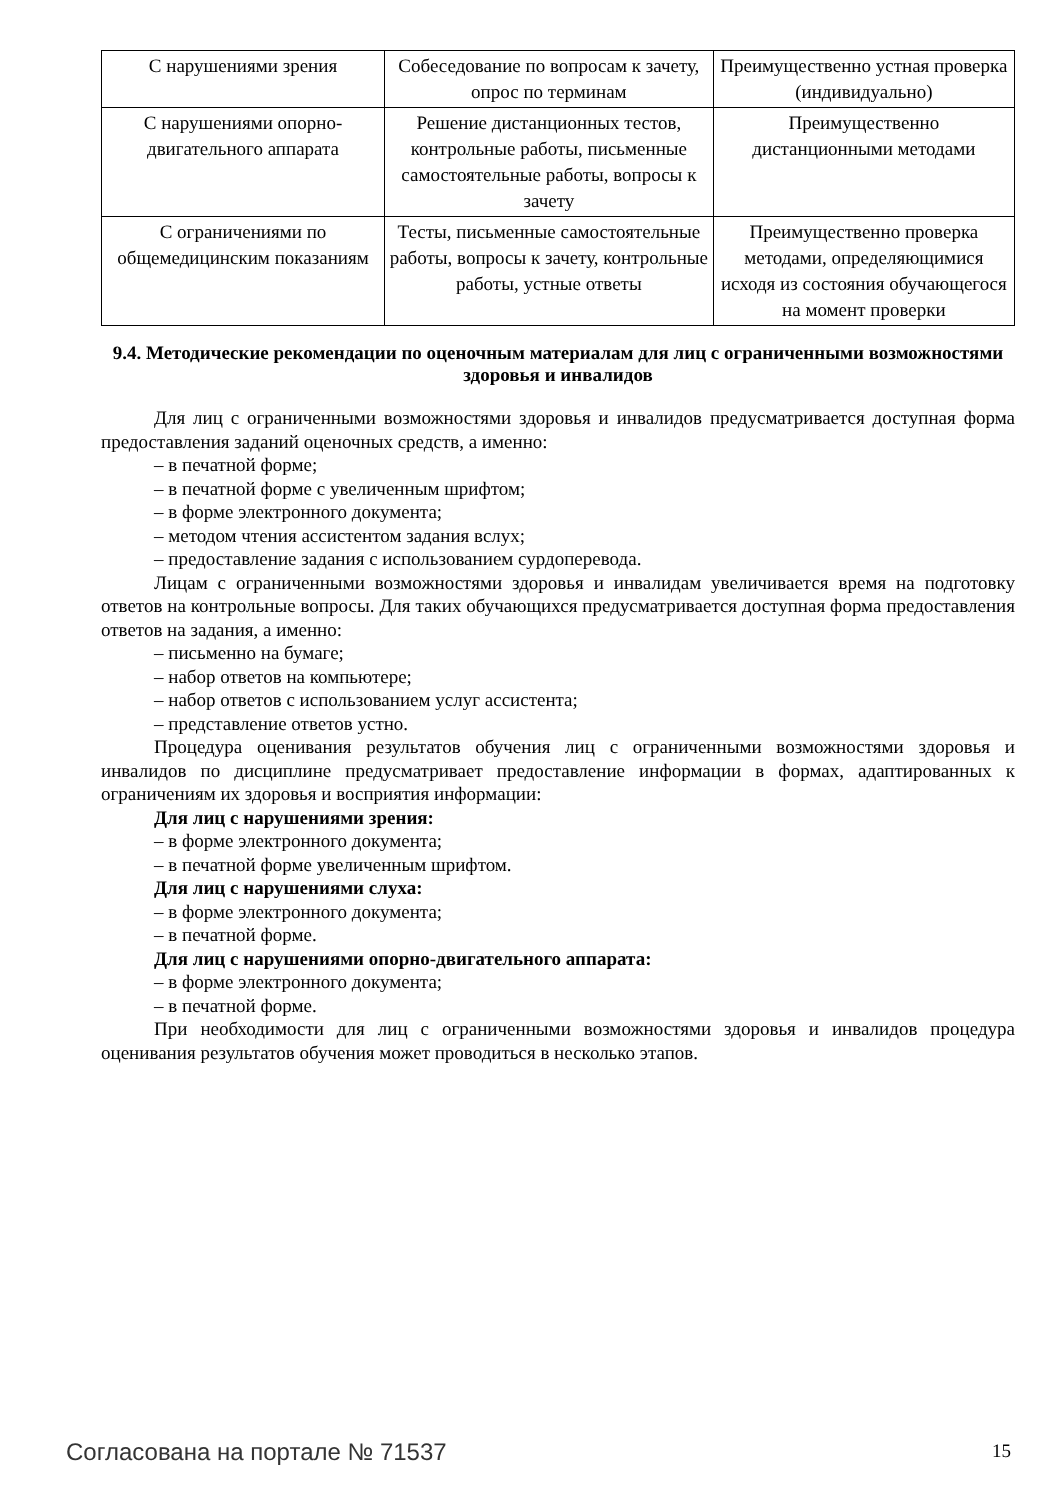| С нарушениями зрения | Собеседование по вопросам к зачету, опрос по терминам | Преимущественно устная проверка (индивидуально) |
| С нарушениями опорно-двигательного аппарата | Решение дистанционных тестов, контрольные работы, письменные самостоятельные работы, вопросы к зачету | Преимущественно дистанционными методами |
| С ограничениями по общемедицинским показаниям | Тесты, письменные самостоятельные работы, вопросы к зачету, контрольные работы, устные ответы | Преимущественно проверка методами, определяющимися исходя из состояния обучающегося на момент проверки |
9.4. Методические рекомендации по оценочным материалам для лиц с ограниченными возможностями здоровья и инвалидов
Для лиц с ограниченными возможностями здоровья и инвалидов предусматривается доступная форма предоставления заданий оценочных средств, а именно:
– в печатной форме;
– в печатной форме с увеличенным шрифтом;
– в форме электронного документа;
– методом чтения ассистентом задания вслух;
– предоставление задания с использованием сурдоперевода.
Лицам с ограниченными возможностями здоровья и инвалидам увеличивается время на подготовку ответов на контрольные вопросы. Для таких обучающихся предусматривается доступная форма предоставления ответов на задания, а именно:
– письменно на бумаге;
– набор ответов на компьютере;
– набор ответов с использованием услуг ассистента;
– представление ответов устно.
Процедура оценивания результатов обучения лиц с ограниченными возможностями здоровья и инвалидов по дисциплине предусматривает предоставление информации в формах, адаптированных к ограничениям их здоровья и восприятия информации:
Для лиц с нарушениями зрения:
– в форме электронного документа;
– в печатной форме увеличенным шрифтом.
Для лиц с нарушениями слуха:
– в форме электронного документа;
– в печатной форме.
Для лиц с нарушениями опорно-двигательного аппарата:
– в форме электронного документа;
– в печатной форме.
При необходимости для лиц с ограниченными возможностями здоровья и инвалидов процедура оценивания результатов обучения может проводиться в несколько этапов.
Согласована на портале № 71537 15